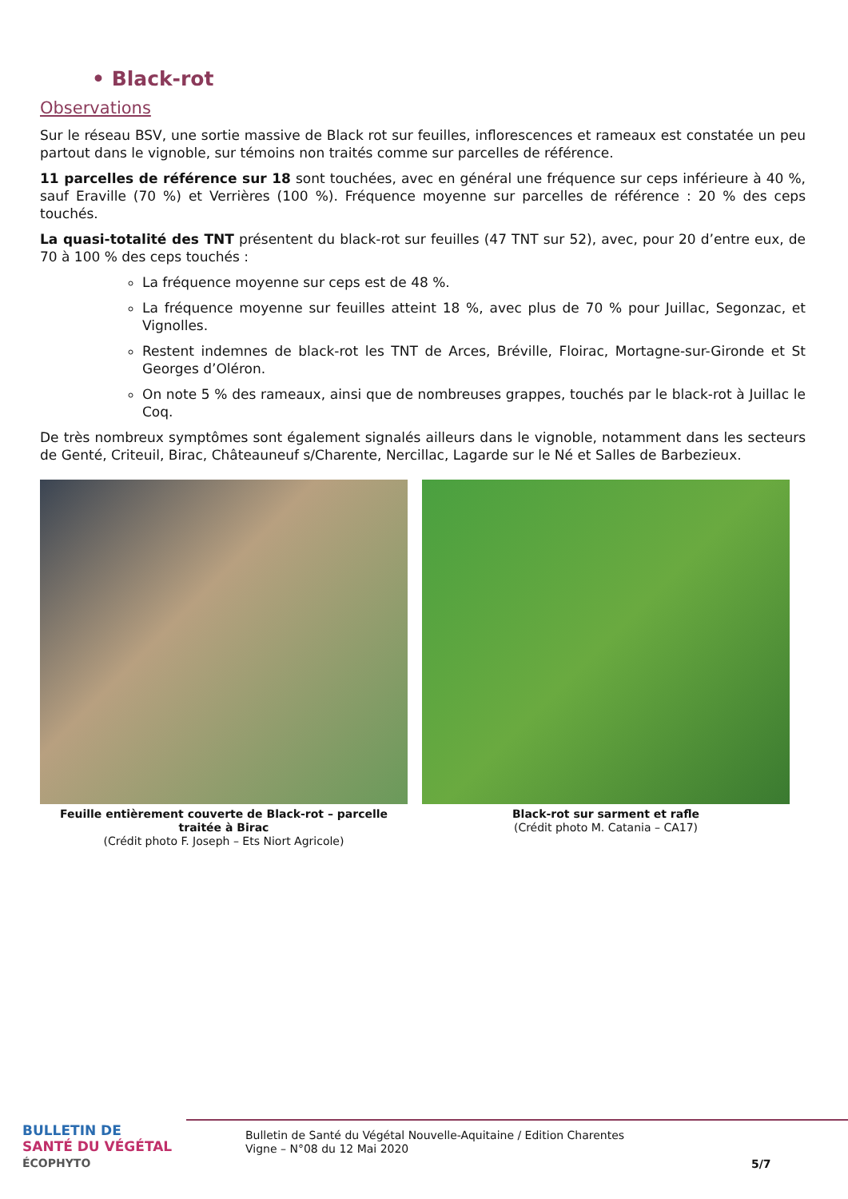• Black-rot
Observations
Sur le réseau BSV, une sortie massive de Black rot sur feuilles, inflorescences et rameaux est constatée un peu partout dans le vignoble, sur témoins non traités comme sur parcelles de référence.
11 parcelles de référence sur 18 sont touchées, avec en général une fréquence sur ceps inférieure à 40 %, sauf Eraville (70 %) et Verrières (100 %). Fréquence moyenne sur parcelles de référence : 20 % des ceps touchés.
La quasi-totalité des TNT présentent du black-rot sur feuilles (47 TNT sur 52), avec, pour 20 d’entre eux, de 70 à 100 % des ceps touchés :
La fréquence moyenne sur ceps est de 48 %.
La fréquence moyenne sur feuilles atteint 18 %, avec plus de 70 % pour Juillac, Segonzac, et Vignolles.
Restent indemnes de black-rot les TNT de Arces, Bréville, Floirac, Mortagne-sur-Gironde et St Georges d’Oléron.
On note 5 % des rameaux, ainsi que de nombreuses grappes, touchés par le black-rot à Juillac le Coq.
De très nombreux symptômes sont également signalés ailleurs dans le vignoble, notamment dans les secteurs de Genté, Criteuil, Birac, Châteauneuf s/Charente, Nercillac, Lagarde sur le Né et Salles de Barbezieux.
Feuille entièrement couverte de Black-rot – parcelle traitée à Birac
(Crédit photo F. Joseph – Ets Niort Agricole)
Black-rot sur sarment et rafle
(Crédit photo M. Catania – CA17)
BULLETIN DE
SANTÉ DU VÉGÉTAL
ÉCOPHYTO
Bulletin de Santé du Végétal Nouvelle-Aquitaine / Edition Charentes
Vigne – N°08 du 12 Mai 2020
5/7